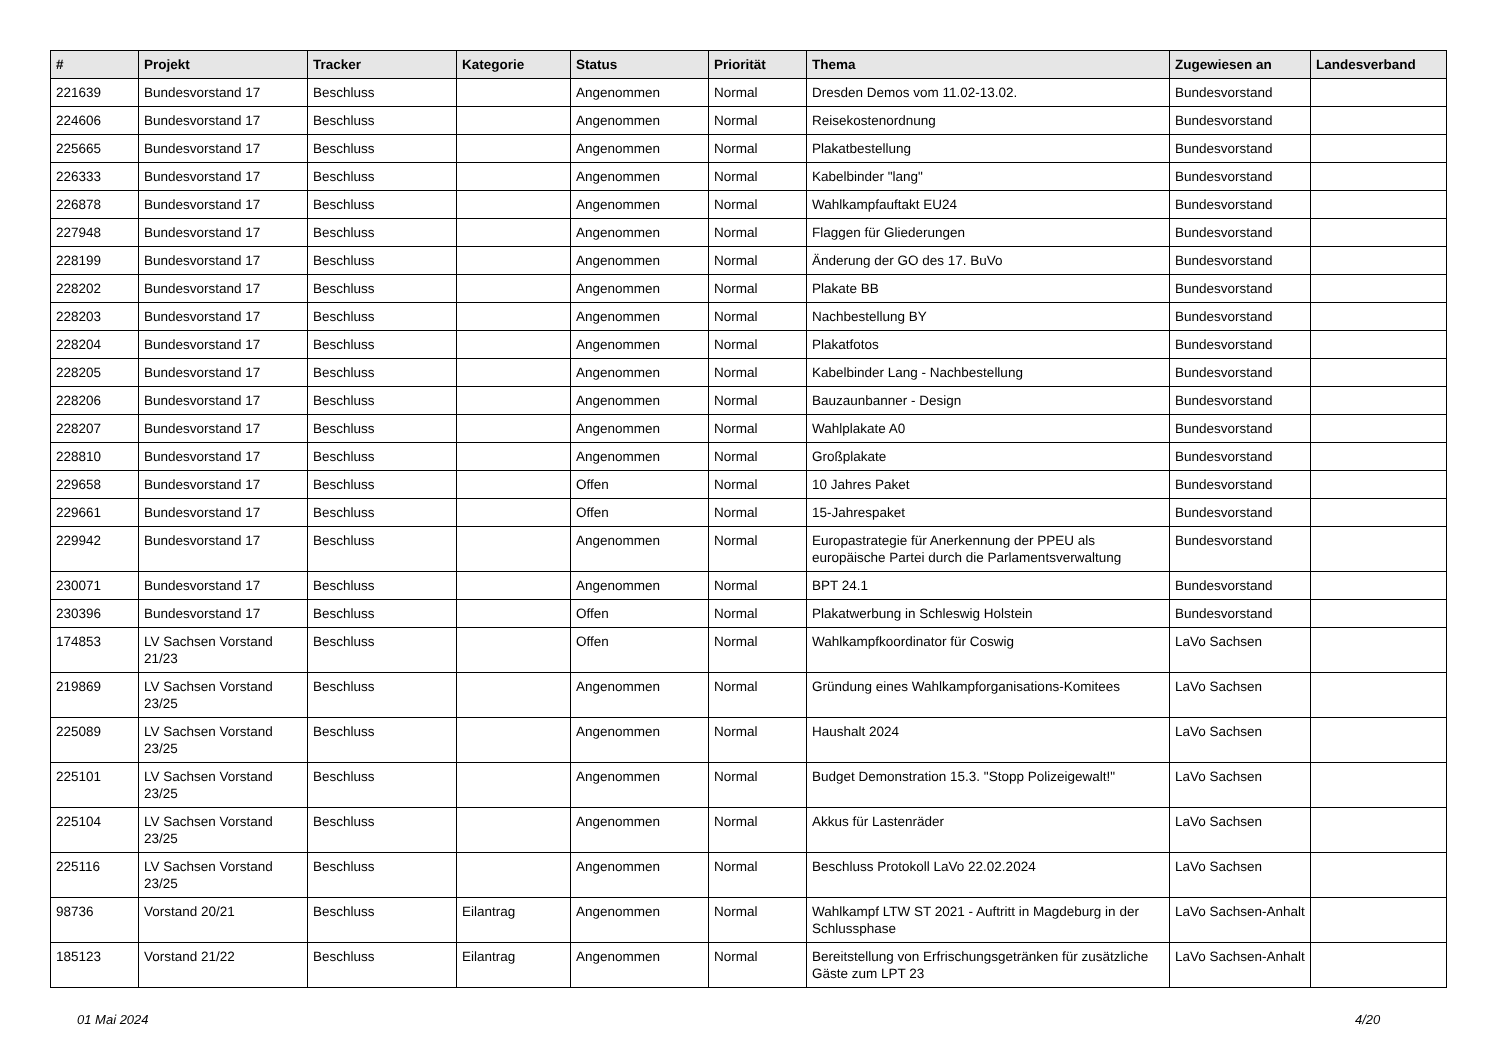| # | Projekt | Tracker | Kategorie | Status | Priorität | Thema | Zugewiesen an | Landesverband |
| --- | --- | --- | --- | --- | --- | --- | --- | --- |
| 221639 | Bundesvorstand 17 | Beschluss | | Angenommen | Normal | Dresden Demos vom 11.02-13.02. | Bundesvorstand | |
| 224606 | Bundesvorstand 17 | Beschluss | | Angenommen | Normal | Reisekostenordnung | Bundesvorstand | |
| 225665 | Bundesvorstand 17 | Beschluss | | Angenommen | Normal | Plakatbestellung | Bundesvorstand | |
| 226333 | Bundesvorstand 17 | Beschluss | | Angenommen | Normal | Kabelbinder "lang" | Bundesvorstand | |
| 226878 | Bundesvorstand 17 | Beschluss | | Angenommen | Normal | Wahlkampfauftakt EU24 | Bundesvorstand | |
| 227948 | Bundesvorstand 17 | Beschluss | | Angenommen | Normal | Flaggen für Gliederungen | Bundesvorstand | |
| 228199 | Bundesvorstand 17 | Beschluss | | Angenommen | Normal | Änderung der GO des 17. BuVo | Bundesvorstand | |
| 228202 | Bundesvorstand 17 | Beschluss | | Angenommen | Normal | Plakate BB | Bundesvorstand | |
| 228203 | Bundesvorstand 17 | Beschluss | | Angenommen | Normal | Nachbestellung BY | Bundesvorstand | |
| 228204 | Bundesvorstand 17 | Beschluss | | Angenommen | Normal | Plakatfotos | Bundesvorstand | |
| 228205 | Bundesvorstand 17 | Beschluss | | Angenommen | Normal | Kabelbinder Lang - Nachbestellung | Bundesvorstand | |
| 228206 | Bundesvorstand 17 | Beschluss | | Angenommen | Normal | Bauzaunbanner - Design | Bundesvorstand | |
| 228207 | Bundesvorstand 17 | Beschluss | | Angenommen | Normal | Wahlplakate A0 | Bundesvorstand | |
| 228810 | Bundesvorstand 17 | Beschluss | | Angenommen | Normal | Großplakate | Bundesvorstand | |
| 229658 | Bundesvorstand 17 | Beschluss | | Offen | Normal | 10 Jahres Paket | Bundesvorstand | |
| 229661 | Bundesvorstand 17 | Beschluss | | Offen | Normal | 15-Jahrespaket | Bundesvorstand | |
| 229942 | Bundesvorstand 17 | Beschluss | | Angenommen | Normal | Europastrategie für Anerkennung der PPEU als europäische Partei durch die Parlamentsverwaltung | Bundesvorstand | |
| 230071 | Bundesvorstand 17 | Beschluss | | Angenommen | Normal | BPT 24.1 | Bundesvorstand | |
| 230396 | Bundesvorstand 17 | Beschluss | | Offen | Normal | Plakatwerbung in Schleswig Holstein | Bundesvorstand | |
| 174853 | LV Sachsen Vorstand 21/23 | Beschluss | | Offen | Normal | Wahlkampfkoordinator für Coswig | LaVo Sachsen | |
| 219869 | LV Sachsen Vorstand 23/25 | Beschluss | | Angenommen | Normal | Gründung eines Wahlkampforganisations-Komitees | LaVo Sachsen | |
| 225089 | LV Sachsen Vorstand 23/25 | Beschluss | | Angenommen | Normal | Haushalt 2024 | LaVo Sachsen | |
| 225101 | LV Sachsen Vorstand 23/25 | Beschluss | | Angenommen | Normal | Budget Demonstration 15.3. "Stopp Polizeigewalt!" | LaVo Sachsen | |
| 225104 | LV Sachsen Vorstand 23/25 | Beschluss | | Angenommen | Normal | Akkus für Lastenräder | LaVo Sachsen | |
| 225116 | LV Sachsen Vorstand 23/25 | Beschluss | | Angenommen | Normal | Beschluss Protokoll LaVo 22.02.2024 | LaVo Sachsen | |
| 98736 | Vorstand 20/21 | Beschluss | Eilantrag | Angenommen | Normal | Wahlkampf LTW ST 2021 - Auftritt in Magdeburg in der Schlussphase | LaVo Sachsen-Anhalt | |
| 185123 | Vorstand 21/22 | Beschluss | Eilantrag | Angenommen | Normal | Bereitstellung von Erfrischungsgetränken für zusätzliche Gäste zum LPT 23 | LaVo Sachsen-Anhalt | |
01 Mai 2024 4/20